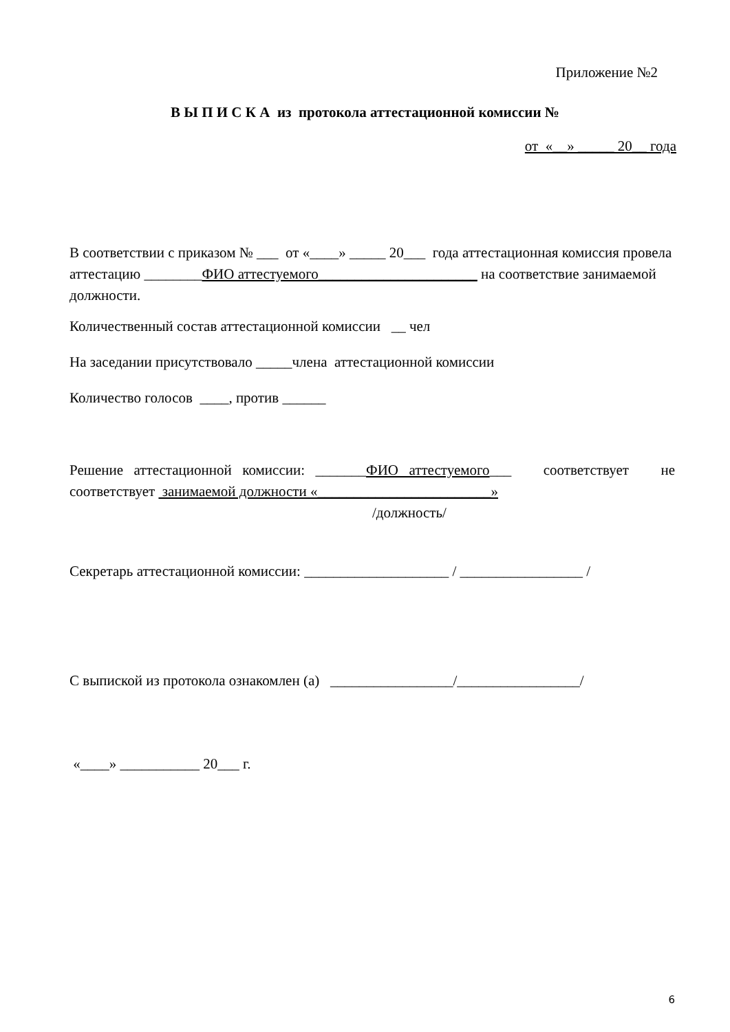Приложение №2
В Ы П И С К А из протокола аттестационной комиссии №
от «__» _____ 20__ года
В соответствии с приказом № ___ от «____» _____ 20___ года аттестационная комиссия провела аттестацию ________ФИО аттестуемого______________________ на соответствие занимаемой должности.
Количественный состав аттестационной комиссии __ чел
На заседании присутствовало _____члена аттестационной комиссии
Количество голосов ____, против ______
Решение аттестационной комиссии: _______ФИО аттестуемого___ соответствует не соответствует занимаемой должности «________________________»
/должность/
Секретарь аттестационной комиссии: ____________________ / _________________ /
С выпиской из протокола ознакомлен (а) _________________/_________________/
«____» ___________ 20___ г.
6